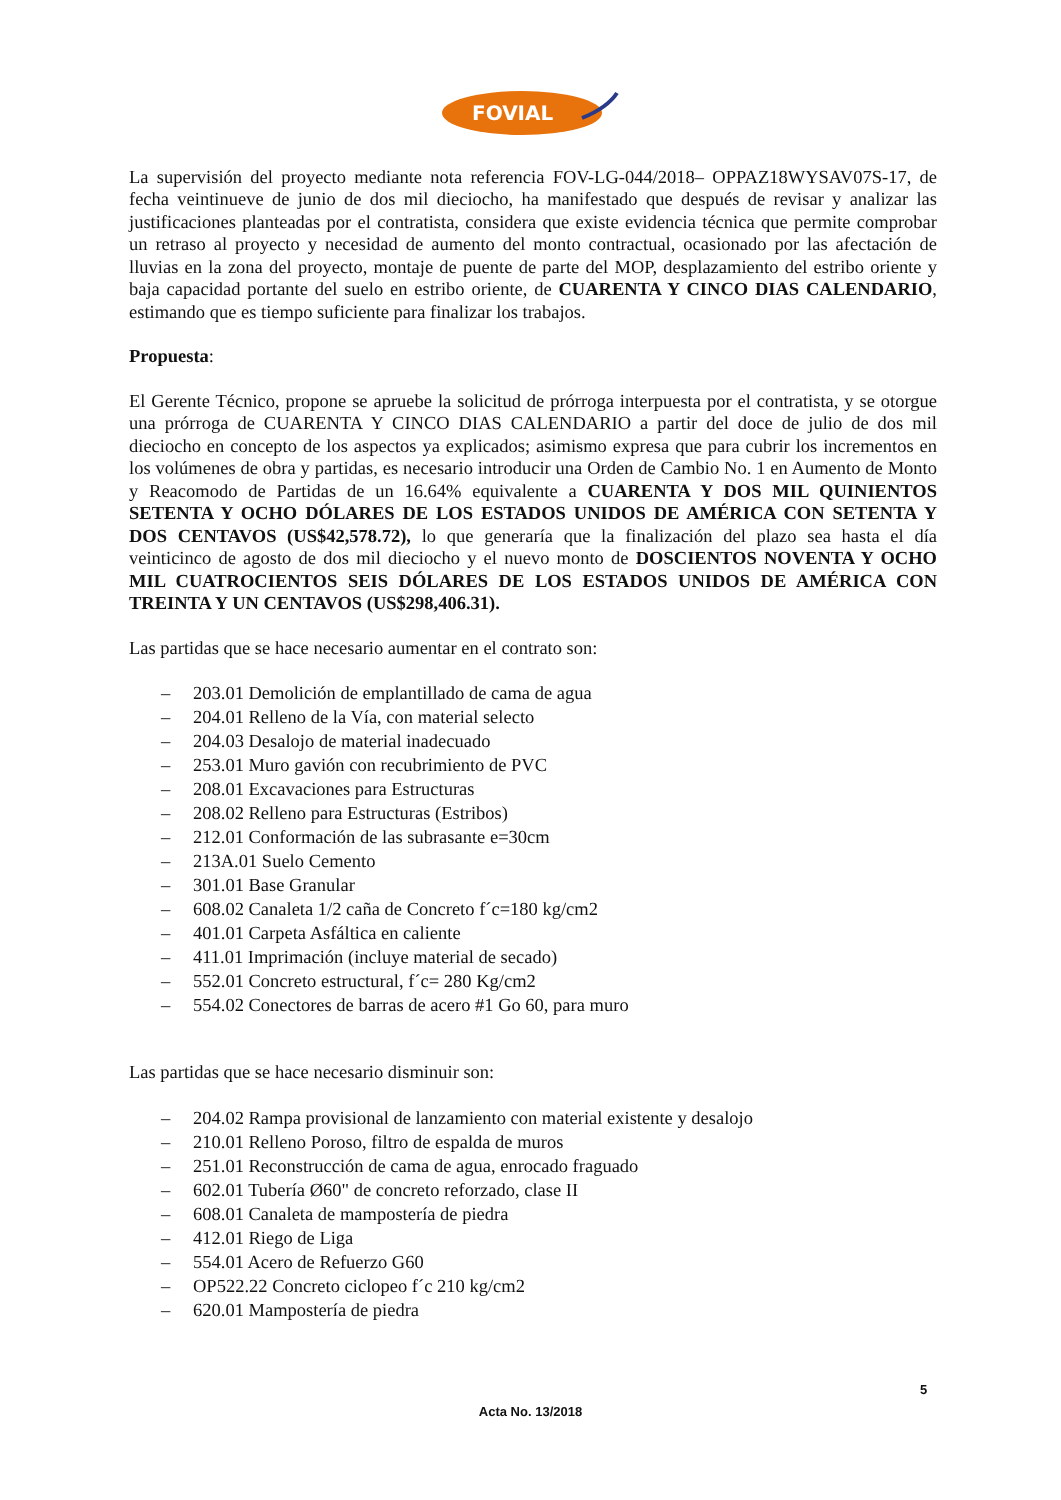FOVIAL
La supervisión del proyecto mediante nota referencia FOV-LG-044/2018– OPPAZ18WYSAV07S-17, de fecha veintinueve de junio de dos mil dieciocho, ha manifestado que después de revisar y analizar las justificaciones planteadas por el contratista, considera que existe evidencia técnica que permite comprobar un retraso al proyecto y necesidad de aumento del monto contractual, ocasionado por las afectación de lluvias en la zona del proyecto, montaje de puente de parte del MOP, desplazamiento del estribo oriente y baja capacidad portante del suelo en estribo oriente, de CUARENTA Y CINCO DIAS CALENDARIO, estimando que es tiempo suficiente para finalizar los trabajos.
Propuesta:
El Gerente Técnico, propone se apruebe la solicitud de prórroga interpuesta por el contratista, y se otorgue una prórroga de CUARENTA Y CINCO DIAS CALENDARIO a partir del doce de julio de dos mil dieciocho en concepto de los aspectos ya explicados; asimismo expresa que para cubrir los incrementos en los volúmenes de obra y partidas, es necesario introducir una Orden de Cambio No. 1 en Aumento de Monto y Reacomodo de Partidas de un 16.64% equivalente a CUARENTA Y DOS MIL QUINIENTOS SETENTA Y OCHO DÓLARES DE LOS ESTADOS UNIDOS DE AMÉRICA CON SETENTA Y DOS CENTAVOS (US$42,578.72), lo que generaría que la finalización del plazo sea hasta el día veinticinco de agosto de dos mil dieciocho y el nuevo monto de DOSCIENTOS NOVENTA Y OCHO MIL CUATROCIENTOS SEIS DÓLARES DE LOS ESTADOS UNIDOS DE AMÉRICA CON TREINTA Y UN CENTAVOS (US$298,406.31).
Las partidas que se hace necesario aumentar en el contrato son:
– 203.01 Demolición de emplantillado de cama de agua
– 204.01 Relleno de la Vía, con material selecto
– 204.03 Desalojo de material inadecuado
– 253.01 Muro gavión con recubrimiento de PVC
– 208.01 Excavaciones para Estructuras
– 208.02 Relleno para Estructuras (Estribos)
– 212.01 Conformación de las subrasante e=30cm
– 213A.01 Suelo Cemento
– 301.01 Base Granular
– 608.02 Canaleta 1/2 caña de Concreto f´c=180 kg/cm2
– 401.01 Carpeta Asfáltica en caliente
– 411.01 Imprimación (incluye material de secado)
– 552.01 Concreto estructural, f´c= 280 Kg/cm2
– 554.02 Conectores de barras de acero #1 Go 60, para muro
Las partidas que se hace necesario disminuir son:
– 204.02 Rampa provisional de lanzamiento con material existente y desalojo
– 210.01 Relleno Poroso, filtro de espalda de muros
– 251.01 Reconstrucción de cama de agua, enrocado fraguado
– 602.01 Tubería Ø60" de concreto reforzado, clase II
– 608.01 Canaleta de mampostería de piedra
– 412.01 Riego de Liga
– 554.01 Acero de Refuerzo G60
– OP522.22 Concreto ciclopeo f´c 210 kg/cm2
– 620.01 Mampostería de piedra
5
Acta No. 13/2018